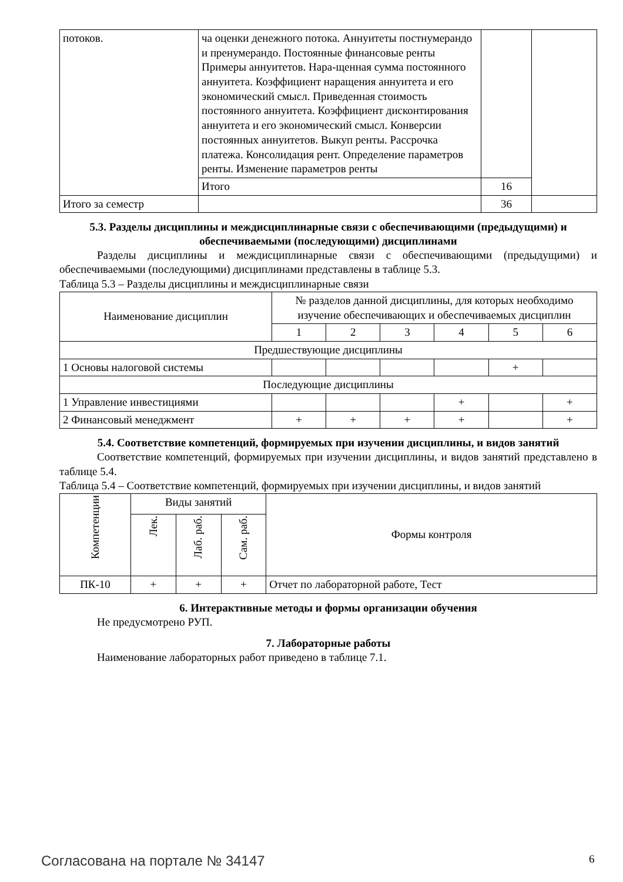| потоков. | ча оценки денежного потока. Аннуитеты постну­мерандо и пренумерандо. Постоянные финансо­вые ренты Примеры аннуитетов. Нара-щенная сумма постоянного аннуитета. Коэффициент нара­щения аннуитета и его экономический смысл. Приведенная стоимость постоянного аннуитета. Коэффициент дисконтирования аннуитета и его экономический смысл. Конверсии постоянных ан­нуитетов. Выкуп ренты. Рассрочка платежа. Кон­солидация рент. Определение параметров ренты. Изменение параметров ренты | | |
| | Итого | 16 | |
| Итого за семестр | | 36 | |
5.3. Разделы дисциплины и междисциплинарные связи с обеспечивающими (предыдущими) и обеспечиваемыми (последующими) дисциплинами
Разделы дисциплины и междисциплинарные связи с обеспечивающими (предыдущими) и обеспечиваемыми (последующими) дисциплинами представлены в таблице 5.3.
Таблица 5.3 – Разделы дисциплины и междисциплинарные связи
| Наименование дисциплин | № разделов данной дисциплины, для которых необходимо изучение обеспечивающих и обеспечиваемых дисциплин | | | | | |
| --- | --- | --- | --- | --- | --- | --- |
| | 1 | 2 | 3 | 4 | 5 | 6 |
| Предшествующие дисциплины | | | | | | |
| 1 Основы налоговой системы | | | | | + | |
| Последующие дисциплины | | | | | | |
| 1 Управление инвестициями | | | | + | | + |
| 2 Финансовый менеджмент | + | + | + | + | | + |
5.4. Соответствие компетенций, формируемых при изучении дисциплины, и видов занятий
Соответствие компетенций, формируемых при изучении дисциплины, и видов занятий представлено в таблице 5.4.
Таблица 5.4 – Соответствие компетенций, формируемых при изучении дисциплины, и видов заня­тий
| Компетенции | Виды занятий | | | Формы контроля |
| --- | --- | --- | --- | --- |
| | Лек. | Лаб. раб. | Сам. раб. | |
| ПК-10 | + | + | + | Отчет по лабораторной работе, Тест |
6. Интерактивные методы и формы организации обучения
Не предусмотрено РУП.
7. Лабораторные работы
Наименование лабораторных работ приведено в таблице 7.1.
Согласована на портале № 34147 6